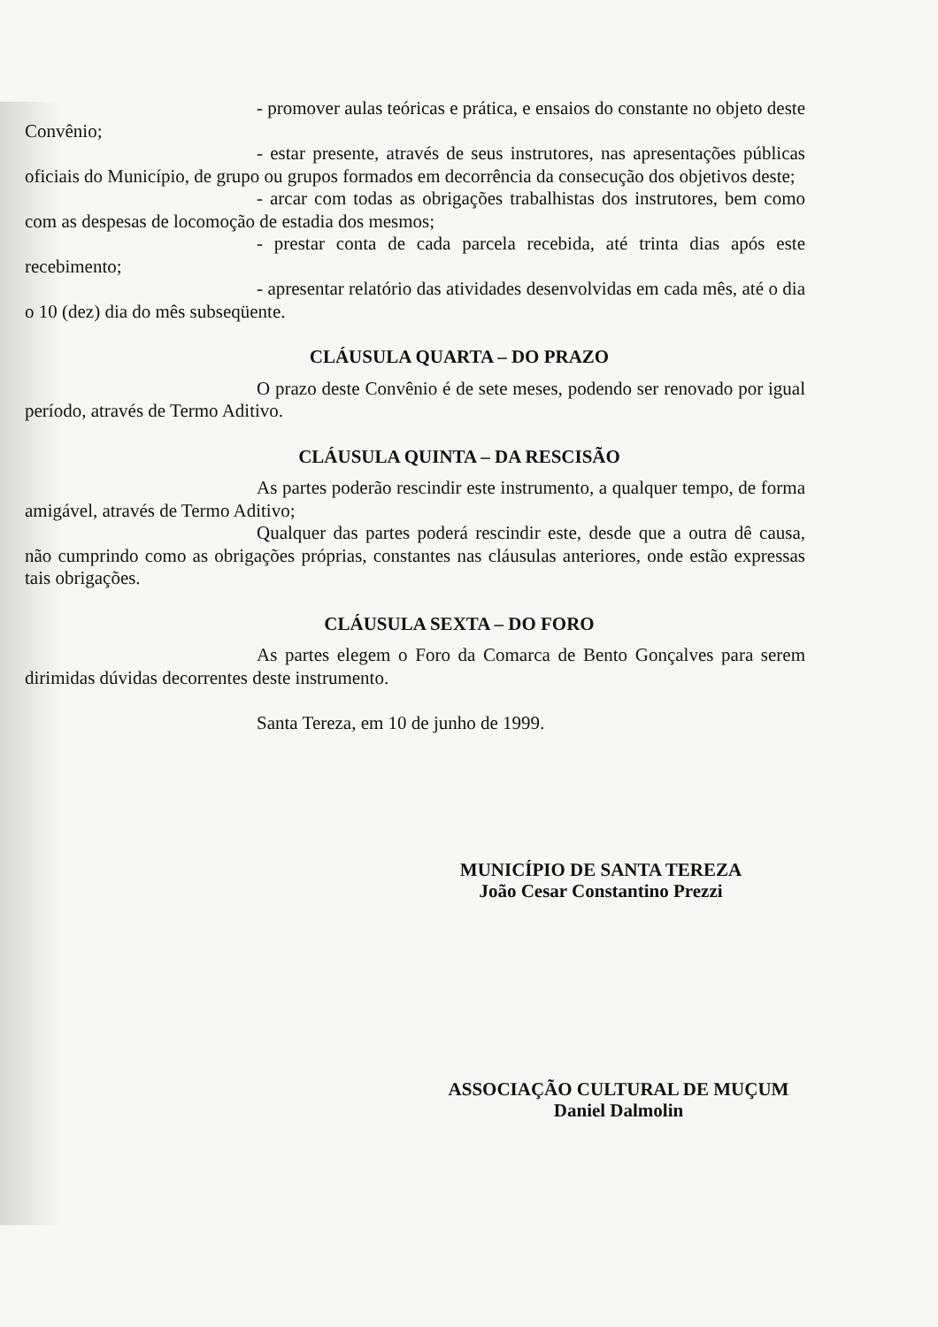- promover aulas teóricas e prática, e ensaios do constante no objeto deste Convênio;
- estar presente, através de seus instrutores, nas apresentações públicas oficiais do Município, de grupo ou grupos formados em decorrência da consecução dos objetivos deste;
- arcar com todas as obrigações trabalhistas dos instrutores, bem como com as despesas de locomoção de estadia dos mesmos;
- prestar conta de cada parcela recebida, até trinta dias após este recebimento;
- apresentar relatório das atividades desenvolvidas em cada mês, até o dia o 10 (dez) dia do mês subseqüente.
CLÁUSULA QUARTA – DO PRAZO
O prazo deste Convênio é de sete meses, podendo ser renovado por igual período, através de Termo Aditivo.
CLÁUSULA QUINTA – DA RESCISÃO
As partes poderão rescindir este instrumento, a qualquer tempo, de forma amigável, através de Termo Aditivo;
Qualquer das partes poderá rescindir este, desde que a outra dê causa, não cumprindo como as obrigações próprias, constantes nas cláusulas anteriores, onde estão expressas tais obrigações.
CLÁUSULA SEXTA – DO FORO
As partes elegem o Foro da Comarca de Bento Gonçalves para serem dirimidas dúvidas decorrentes deste instrumento.
Santa Tereza, em 10 de junho de 1999.
MUNICÍPIO DE SANTA TEREZA
João Cesar Constantino Prezzi
ASSOCIAÇÃO CULTURAL DE MUÇUM
Daniel Dalmolin